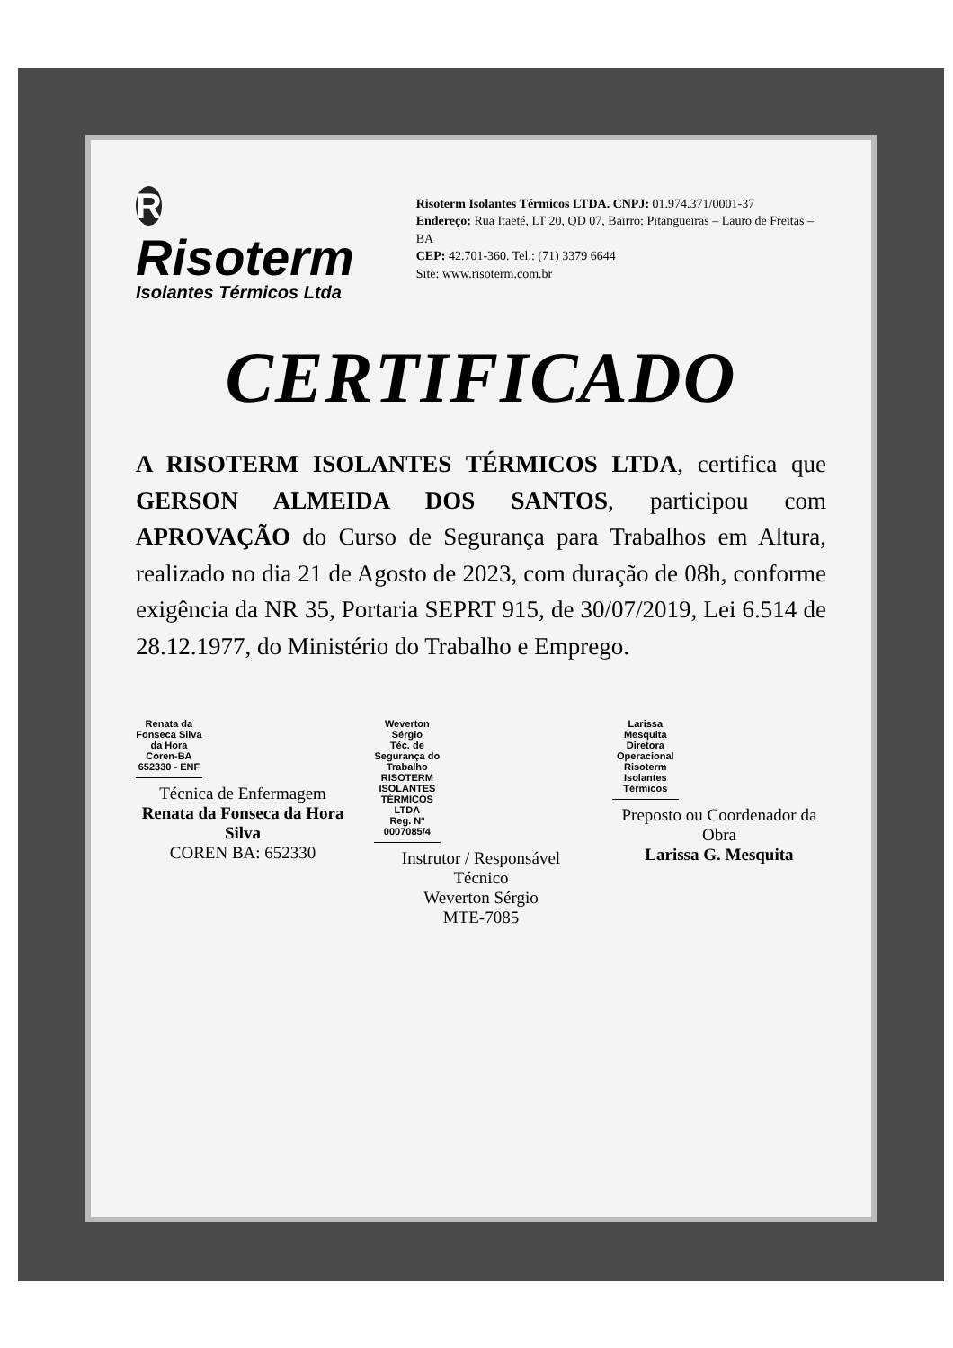R Risoterm
Isolantes Térmicos Ltda
Risoterm Isolantes Térmicos LTDA. CNPJ: 01.974.371/0001-37
Endereço: Rua Itaeté, LT 20, QD 07, Bairro: Pitangueiras – Lauro de Freitas – BA
CEP: 42.701-360. Tel.: (71) 3379 6644
Site: www.risoterm.com.br
CERTIFICADO
A RISOTERM ISOLANTES TÉRMICOS LTDA, certifica que GERSON ALMEIDA DOS SANTOS, participou com APROVAÇÃO do Curso de Segurança para Trabalhos em Altura, realizado no dia 21 de Agosto de 2023, com duração de 08h, conforme exigência da NR 35, Portaria SEPRT 915, de 30/07/2019, Lei 6.514 de 28.12.1977, do Ministério do Trabalho e Emprego.
Renata da Fonseca Silva da Hora
Coren-BA 652330 - ENF
Técnica de Enfermagem
Renata da Fonseca da Hora Silva
COREN BA: 652330
Weverton Sérgio
Téc. de Segurança do Trabalho
RISOTERM ISOLANTES TÉRMICOS LTDA
Reg. Nº 0007085/4
Instrutor / Responsável Técnico
Weverton Sérgio
MTE-7085
Larissa Mesquita
Diretora Operacional
Risoterm Isolantes Térmicos
Preposto ou Coordenador da Obra
Larissa G. Mesquita